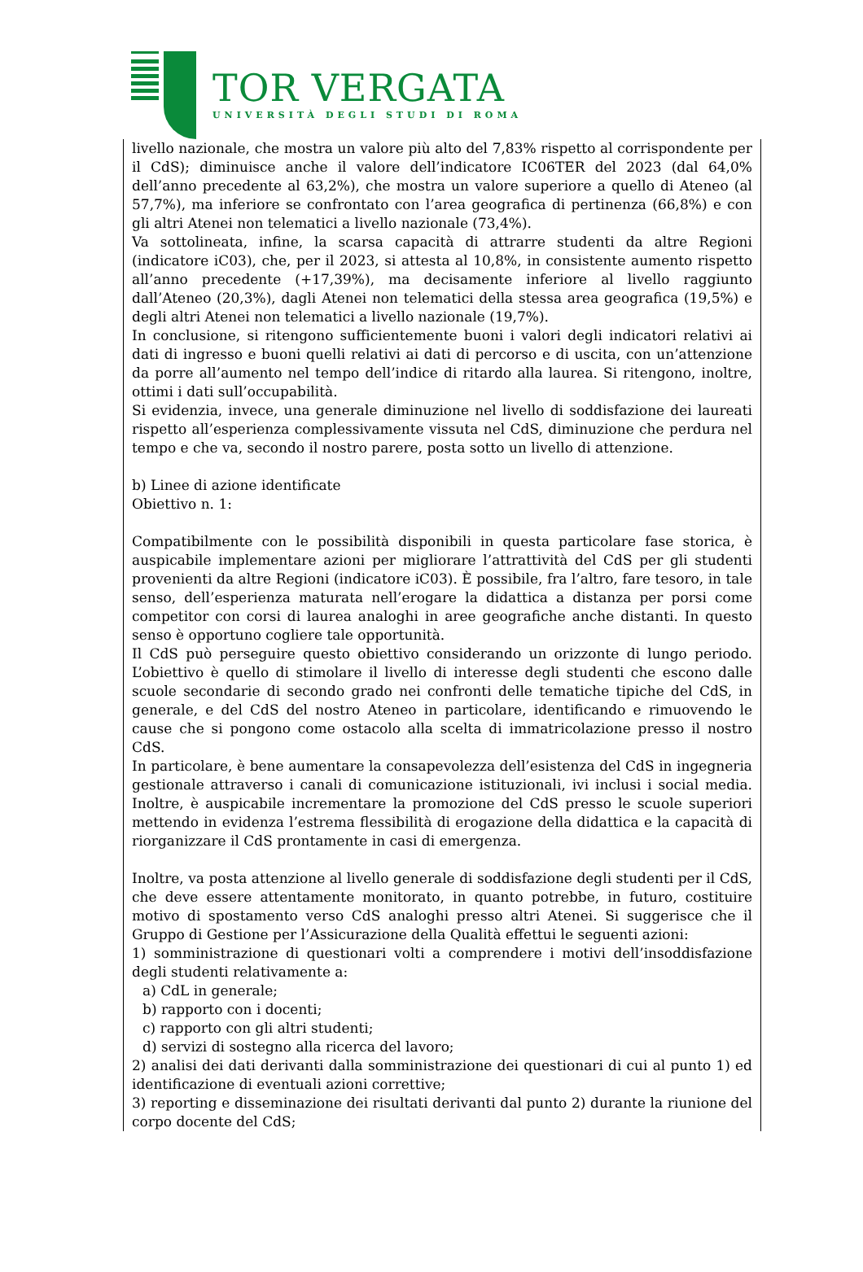TOR VERGATA
UNIVERSITÀ DEGLI STUDI DI ROMA
livello nazionale, che mostra un valore più alto del 7,83% rispetto al corrispondente per il CdS); diminuisce anche il valore dell’indicatore IC06TER del 2023 (dal 64,0% dell’anno precedente al 63,2%), che mostra un valore superiore a quello di Ateneo (al 57,7%), ma inferiore se confrontato con l’area geografica di pertinenza (66,8%) e con gli altri Atenei non telematici a livello nazionale (73,4%).
Va sottolineata, infine, la scarsa capacità di attrarre studenti da altre Regioni (indicatore iC03), che, per il 2023, si attesta al 10,8%, in consistente aumento rispetto all’anno precedente (+17,39%), ma decisamente inferiore al livello raggiunto dall’Ateneo (20,3%), dagli Atenei non telematici della stessa area geografica (19,5%) e degli altri Atenei non telematici a livello nazionale (19,7%).
In conclusione, si ritengono sufficientemente buoni i valori degli indicatori relativi ai dati di ingresso e buoni quelli relativi ai dati di percorso e di uscita, con un’attenzione da porre all’aumento nel tempo dell’indice di ritardo alla laurea. Si ritengono, inoltre, ottimi i dati sull’occupabilità.
Si evidenzia, invece, una generale diminuzione nel livello di soddisfazione dei laureati rispetto all’esperienza complessivamente vissuta nel CdS, diminuzione che perdura nel tempo e che va, secondo il nostro parere, posta sotto un livello di attenzione.
b) Linee di azione identificate
Obiettivo n. 1:
Compatibilmente con le possibilità disponibili in questa particolare fase storica, è auspicabile implementare azioni per migliorare l’attrattività del CdS per gli studenti provenienti da altre Regioni (indicatore iC03). È possibile, fra l’altro, fare tesoro, in tale senso, dell’esperienza maturata nell’erogare la didattica a distanza per porsi come competitor con corsi di laurea analoghi in aree geografiche anche distanti. In questo senso è opportuno cogliere tale opportunità.
Il CdS può perseguire questo obiettivo considerando un orizzonte di lungo periodo. L’obiettivo è quello di stimolare il livello di interesse degli studenti che escono dalle scuole secondarie di secondo grado nei confronti delle tematiche tipiche del CdS, in generale, e del CdS del nostro Ateneo in particolare, identificando e rimuovendo le cause che si pongono come ostacolo alla scelta di immatricolazione presso il nostro CdS.
In particolare, è bene aumentare la consapevolezza dell’esistenza del CdS in ingegneria gestionale attraverso i canali di comunicazione istituzionali, ivi inclusi i social media. Inoltre, è auspicabile incrementare la promozione del CdS presso le scuole superiori mettendo in evidenza l’estrema flessibilità di erogazione della didattica e la capacità di riorganizzare il CdS prontamente in casi di emergenza.
Inoltre, va posta attenzione al livello generale di soddisfazione degli studenti per il CdS, che deve essere attentamente monitorato, in quanto potrebbe, in futuro, costituire motivo di spostamento verso CdS analoghi presso altri Atenei. Si suggerisce che il Gruppo di Gestione per l’Assicurazione della Qualità effettui le seguenti azioni:
1) somministrazione di questionari volti a comprendere i motivi dell’insoddisfazione degli studenti relativamente a:
a) CdL in generale;
b) rapporto con i docenti;
c) rapporto con gli altri studenti;
d) servizi di sostegno alla ricerca del lavoro;
2) analisi dei dati derivanti dalla somministrazione dei questionari di cui al punto 1) ed identificazione di eventuali azioni correttive;
3) reporting e disseminazione dei risultati derivanti dal punto 2) durante la riunione del corpo docente del CdS;